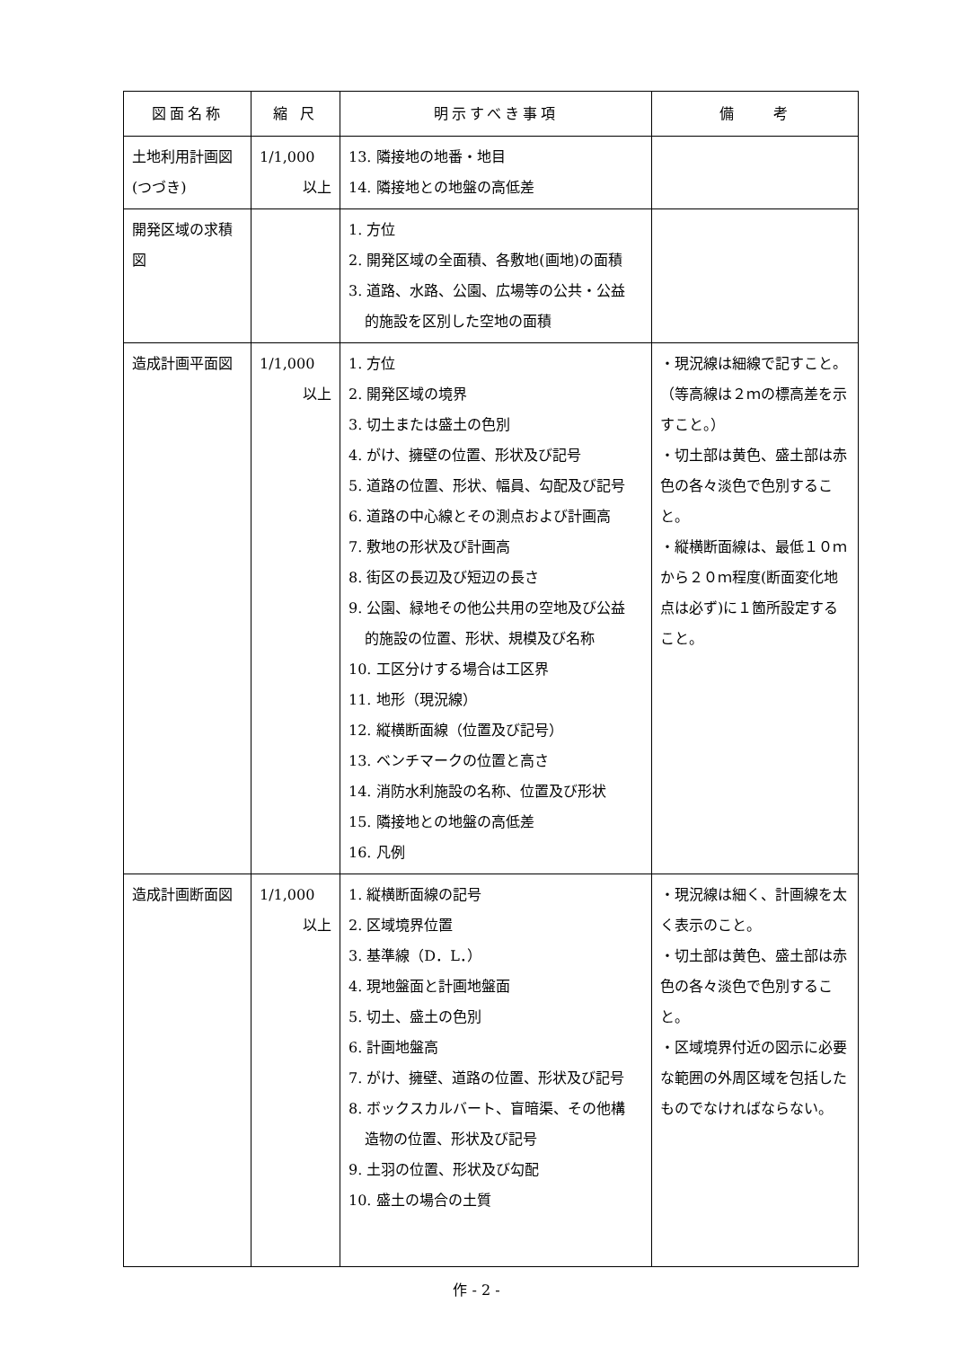| 図面名称 | 縮 尺 | 明示すべき事項 | 備 考 |
| --- | --- | --- | --- |
| 土地利用計画図 (つづき) | 1/1,000 以上 | 13. 隣接地の地番・地目 14. 隣接地との地盤の高低差 | |
| 開発区域の求積図 | | 1. 方位 2. 開発区域の全面積、各敷地(画地)の面積 3. 道路、水路、公園、広場等の公共・公益 的施設を区別した空地の面積 | |
| 造成計画平面図 | 1/1,000 以上 | 1. 方位 2. 開発区域の境界 3. 切土または盛土の色別 4. がけ、擁壁の位置、形状及び記号 5. 道路の位置、形状、幅員、勾配及び記号 6. 道路の中心線とその測点および計画高 7. 敷地の形状及び計画高 8. 街区の長辺及び短辺の長さ 9. 公園、緑地その他公共用の空地及び公益 的施設の位置、形状、規模及び名称 10. 工区分けする場合は工区界 11. 地形（現況線） 12. 縦横断面線（位置及び記号） 13. ベンチマークの位置と高さ 14. 消防水利施設の名称、位置及び形状 15. 隣接地との地盤の高低差 16. 凡例 | ・現況線は細線で記すこと。（等高線は２ｍの標高差を示すこと。） ・切土部は黄色、盛土部は赤色の各々淡色で色別すること。 ・縦横断面線は、最低１０ｍから２０ｍ程度(断面変化地点は必ず)に１箇所設定すること。 |
| 造成計画断面図 | 1/1,000 以上 | 1. 縦横断面線の記号 2. 区域境界位置 3. 基準線（D．L．） 4. 現地盤面と計画地盤面 5. 切土、盛土の色別 6. 計画地盤高 7. がけ、擁壁、道路の位置、形状及び記号 8. ボックスカルバート、盲暗渠、その他構 造物の位置、形状及び記号 9. 土羽の位置、形状及び勾配 10. 盛土の場合の土質 | ・現況線は細く、計画線を太く表示のこと。 ・切土部は黄色、盛土部は赤色の各々淡色で色別すること。 ・区域境界付近の図示に必要な範囲の外周区域を包括したものでなければならない。 |
作 - 2 -